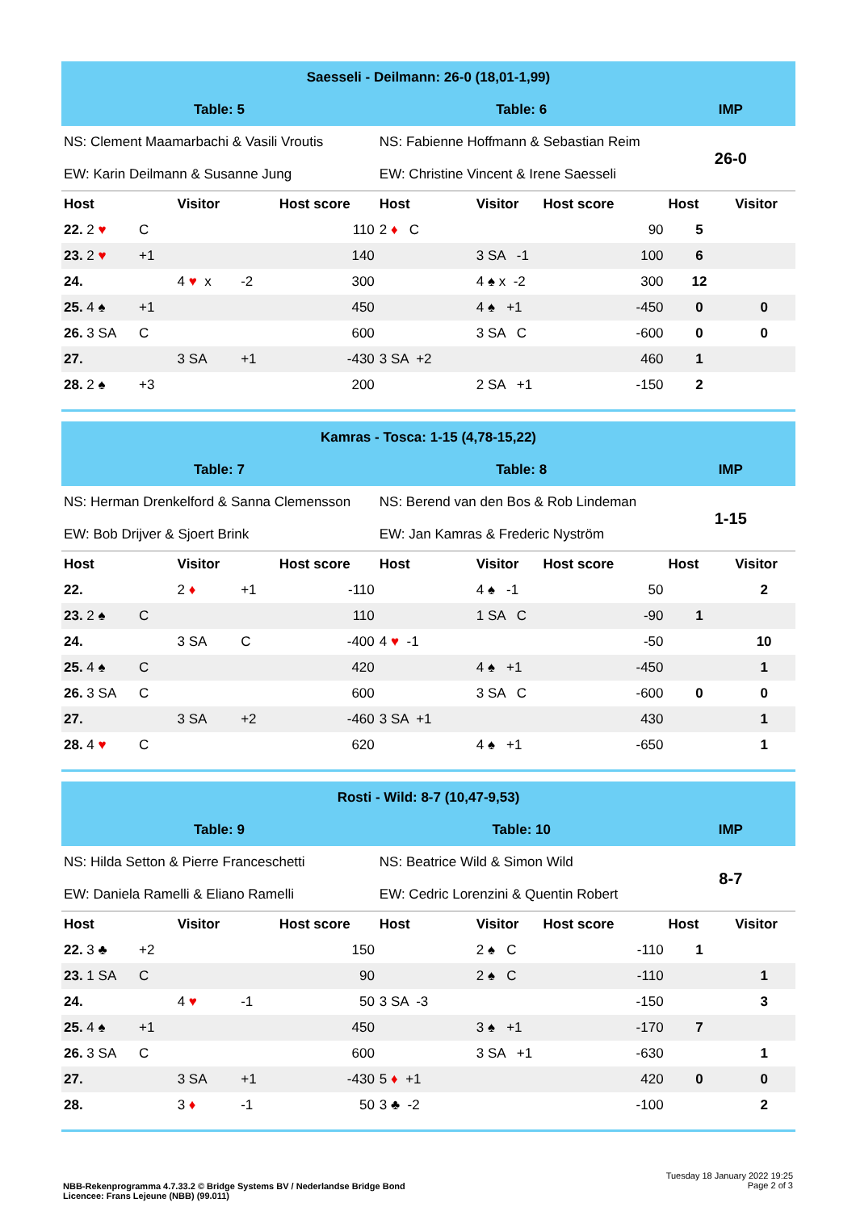| Saesseli - Deilmann: 26-0 (18,01-1,99) | | | | | | | | | |
| Table: 5 | | | | | Table: 6 | | | IMP | |
| NS: Clement Maamarbachi & Vasili Vroutis | | | | | NS: Fabienne Hoffmann & Sebastian Reim | | | 26-0 | |
| EW: Karin Deilmann & Susanne Jung | | | | | EW: Christine Vincent & Irene Saesseli | | | | |
| Host | | Visitor | | Host score | Host | Visitor | Host score | Host | Visitor |
| 22. 2 ♥ | C | | | 110 | 2 ♦ C | | 90 | 5 | |
| 23. 2 ♥ | +1 | | | 140 | | 3 SA -1 | 100 | 6 | |
| 24. | | 4 ♥ x | -2 | 300 | | 4 ♠ x -2 | 300 | 12 | |
| 25. 4 ♠ | +1 | | | 450 | | 4 ♠ +1 | -450 | 0 | 0 |
| 26. 3 SA | C | | | 600 | | 3 SA C | -600 | 0 | 0 |
| 27. | | 3 SA | +1 | -430 | 3 SA +2 | | 460 | 1 | |
| 28. 2 ♠ | +3 | | | 200 | | 2 SA +1 | -150 | 2 | |
| Kamras - Tosca: 1-15 (4,78-15,22) | | | | | | | | | |
| Table: 7 | | | | | Table: 8 | | | IMP | |
| NS: Herman Drenkelford & Sanna Clemensson | | | | | NS: Berend van den Bos & Rob Lindeman | | | 1-15 | |
| EW: Bob Drijver & Sjoert Brink | | | | | EW: Jan Kamras & Frederic Nyström | | | | |
| Host | | Visitor | | Host score | Host | Visitor | Host score | Host | Visitor |
| 22. | | 2 ♦ | +1 | -110 | | 4 ♠ -1 | 50 | | 2 |
| 23. 2 ♠ | C | | | 110 | | 1 SA C | -90 | 1 | |
| 24. | | 3 SA | C | -400 | 4 ♥ -1 | | -50 | | 10 |
| 25. 4 ♠ | C | | | 420 | | 4 ♠ +1 | -450 | | 1 |
| 26. 3 SA | C | | | 600 | | 3 SA C | -600 | 0 | 0 |
| 27. | | 3 SA | +2 | -460 | 3 SA +1 | | 430 | | 1 |
| 28. 4 ♥ | C | | | 620 | | 4 ♠ +1 | -650 | | 1 |
| Rosti - Wild: 8-7 (10,47-9,53) | | | | | | | | | |
| Table: 9 | | | | | Table: 10 | | | IMP | |
| NS: Hilda Setton & Pierre Franceschetti | | | | | NS: Beatrice Wild & Simon Wild | | | 8-7 | |
| EW: Daniela Ramelli & Eliano Ramelli | | | | | EW: Cedric Lorenzini & Quentin Robert | | | | |
| Host | | Visitor | | Host score | Host | Visitor | Host score | Host | Visitor |
| 22. 3 ♣ | +2 | | | 150 | | 2 ♠ C | -110 | 1 | |
| 23. 1 SA | C | | | 90 | | 2 ♠ C | -110 | | 1 |
| 24. | | 4 ♥ | -1 | 50 | 3 SA -3 | | -150 | | 3 |
| 25. 4 ♠ | +1 | | | 450 | | 3 ♠ +1 | -170 | 7 | |
| 26. 3 SA | C | | | 600 | | 3 SA +1 | -630 | | 1 |
| 27. | | 3 SA | +1 | -430 | 5 ♦ +1 | | 420 | 0 | 0 |
| 28. | | 3 ♦ | -1 | 50 | 3 ♣ -2 | | -100 | | 2 |
NBB-Rekenprogramma 4.7.33.2 © Bridge Systems BV / Nederlandse Bridge Bond
Licencee: Frans Lejeune (NBB) (99.011)
Tuesday 18 January 2022 19:25
Page 2 of 3